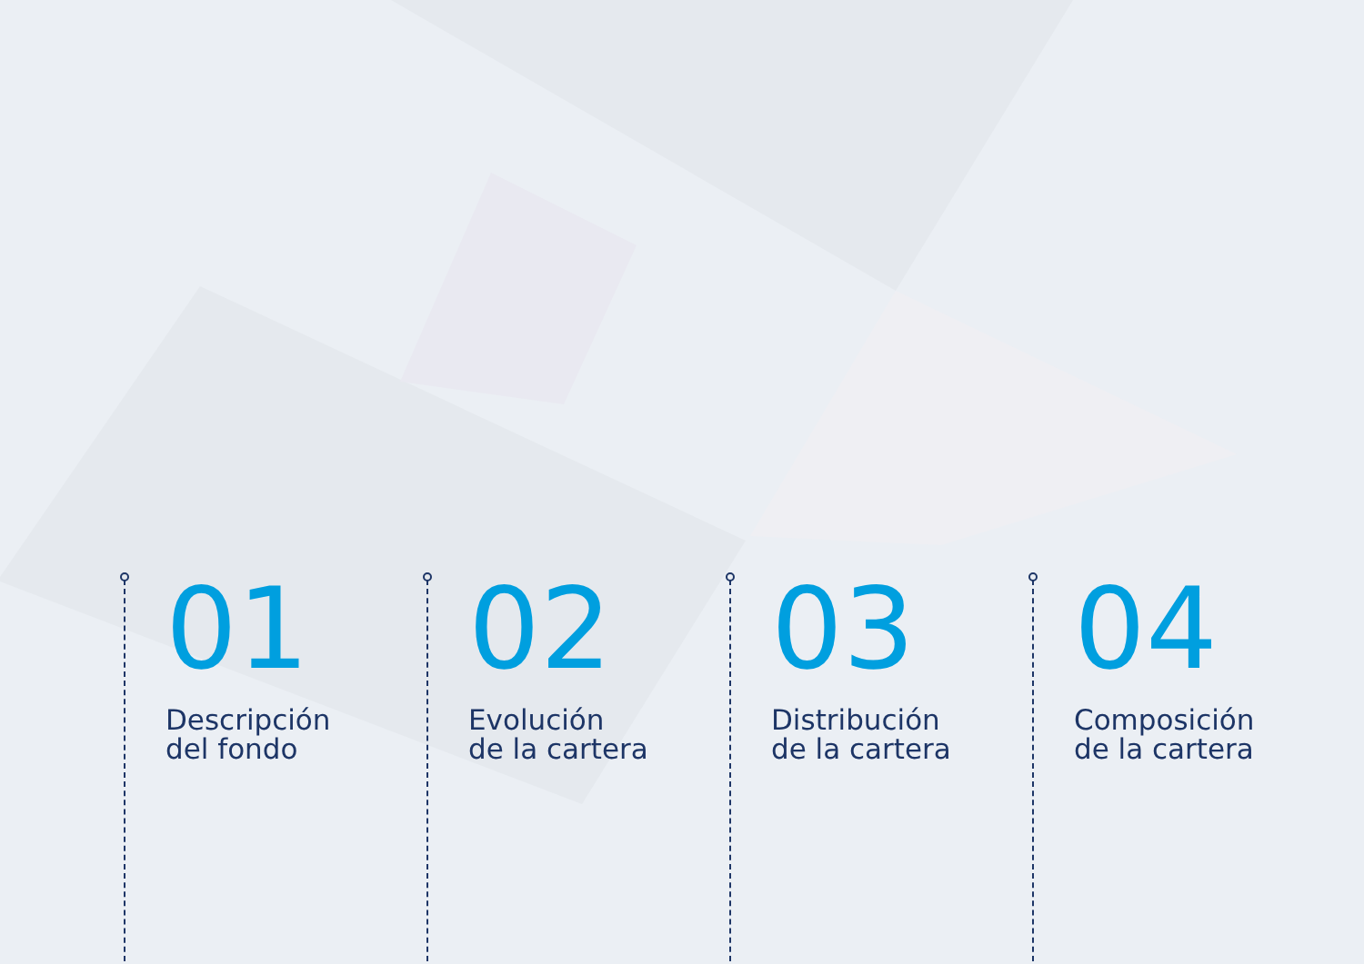01
Descripción
del fondo
02
Evolución
de la cartera
03
Distribución
de la cartera
04
Composición
de la cartera